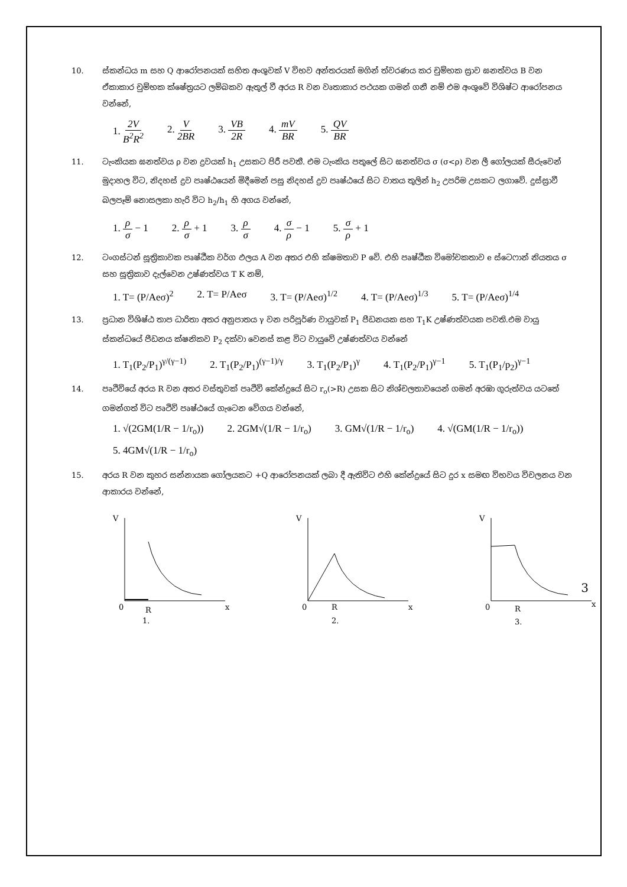10. ස්කන්ධය m සහ Q ආරෝපනයක් සහිත අංශුවක් V විභව අන්තරයක් මගින් ත්වරණය කර චුම්භක ස්‍රාව ඝනත්වය B වන ඒකාකාර චුම්භක ක්ෂේත්‍රයට ලම්බකව ඇතුල් වී අරය R වන වෘතාකාර පථයක ගමන් ගනී නම් එම අංශුවේ විශිෂ්ට ආරෝපනය වන්නේ,
1. 2V B<sup>2</sup>R<sup>2</sup> 2. V 2BR 3. VB 2R 4. mV BR 5. QV BR
11. ටැංකියක ඝනත්වය ρ වන ද්‍රවයක් h<sub>1</sub> උසකට පිරී පවතී. එම ටැංකිය පතුලේ සිට ඝනත්වය σ (σ<ρ) වන ලී ගෝලයක් සීරුවෙන් මුදාහල විට, නිදහස් ද්‍රව පෘෂ්ඨයෙන් මිදීමෙන් පසු නිදහස් ද්‍රව පෘෂ්ඨයේ සිට වාතය තුලින් h<sub>2</sub> උපරිම උසකට ලගාවේ. දුස්ස්‍රාවී බලපෑම් නොසලකා හැරි විට h<sub>2</sub>/h<sub>1</sub> හි අගය වන්නේ,
1. ρ σ − 1 2. ρ σ + 1 3. ρ σ 4. σ ρ − 1 5. σ ρ + 1
12. ටංගස්ටන් සූත්‍රිකාවක පෘෂ්ඨීක වර්ග ඵලය A වන අතර එහි ක්ෂමතාව P වේ. එහි පෘෂ්ඨීක විමෝචකතාව e ස්ටෙෆාන් නියතය σ සහ සූත්‍රිකාව දැල්වෙන උෂ්ණත්වය T K නම්,
1. T= (P/Aeσ)<sup>2</sup> 2. T= P/Aeσ 3. T= (P/Aeσ)<sup>1/2</sup> 4. T= (P/Aeσ)<sup>1/3</sup> 5. T= (P/Aeσ)<sup>1/4</sup>
13. ප්‍රධාන විශිෂ්ඨ තාප ධාරිතා අතර අනුපාතය γ වන පරිපූර්ණ වායුවක් P<sub>1</sub> පීඩනයක සහ T<sub>1</sub>K උෂ්ණත්වයක පවති.එම වායු ස්කන්ධයේ පීඩනය ක්ෂනිකව P<sub>2</sub> දක්වා වෙනස් කළ විට වායුවේ උෂ්ණත්වය වන්නේ
1. T<sub>1</sub>(P<sub>2</sub>/P<sub>1</sub>)<sup>γ/(γ−1)</sup> 2. T<sub>1</sub>(P<sub>2</sub>/P<sub>1</sub>)<sup>(γ−1)/γ</sup> 3. T<sub>1</sub>(P<sub>2</sub>/P<sub>1</sub>)<sup>γ</sup> 4. T<sub>1</sub>(P<sub>2</sub>/P<sub>1</sub>)<sup>γ−1</sup> 5. T<sub>1</sub>(P<sub>1</sub>/p<sub>2</sub>)<sup>γ−1</sup>
14. පෘථිවියේ අරය R වන අතර වස්තුවක් පෘථිවි කේන්ද්‍රයේ සිට r<sub>o</sub>(>R) උසක සිට නිශ්චලතාවයෙන් ගමන් අරඹා ගුරුත්වය යටතේ ගමන්ගත් විට පෘථිවි පෘෂ්ඨයේ ගැටෙන වේගය වන්නේ,
1. √(2GM(1/R − 1/r<sub>o</sub>)) 2. 2GM√(1/R − 1/r<sub>o</sub>) 3. GM√(1/R − 1/r<sub>o</sub>) 4. √(GM(1/R − 1/r<sub>o</sub>)) 5. 4GM√(1/R − 1/r<sub>o</sub>)
15. අරය R වන කුහර සන්නායක ගෝලයකට +Q ආරෝපනයක් ලබා දී ඇතිවිට එහි කේන්ද්‍රයේ සිට දුර x සමඟ විභවය විචලනය වන ආකාරය වන්නේ,
V
0
R
x
1.
V
0
R
x
2.
V
0
R
x
3.
3